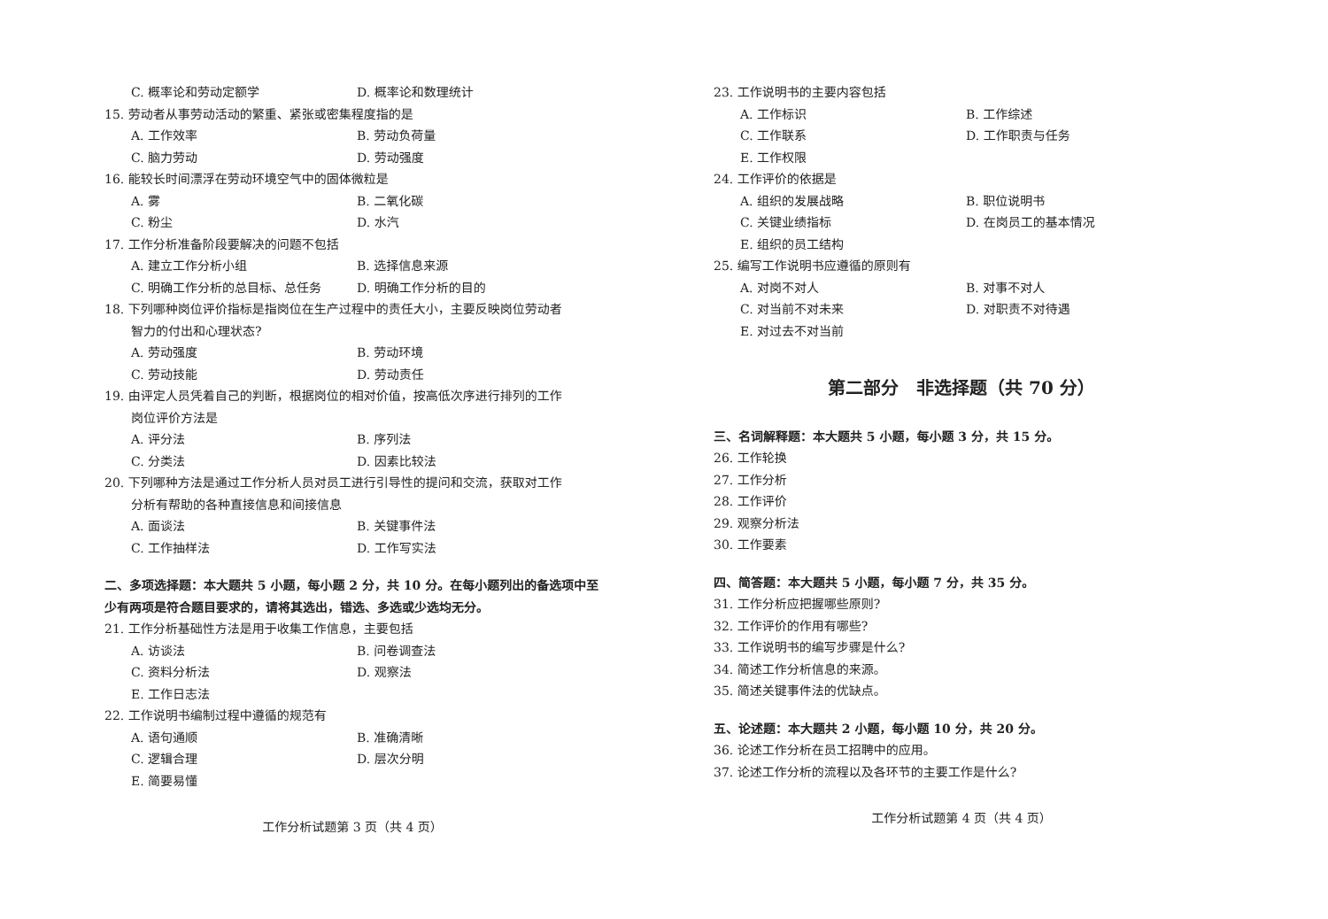C. 概率论和劳动定额学 D. 概率论和数理统计
15. 劳动者从事劳动活动的繁重、紧张或密集程度指的是
A. 工作效率 B. 劳动负荷量
C. 脑力劳动 D. 劳动强度
16. 能较长时间漂浮在劳动环境空气中的固体微粒是
A. 雾 B. 二氧化碳
C. 粉尘 D. 水汽
17. 工作分析准备阶段要解决的问题不包括
A. 建立工作分析小组 B. 选择信息来源
C. 明确工作分析的总目标、总任务 D. 明确工作分析的目的
18. 下列哪种岗位评价指标是指岗位在生产过程中的责任大小，主要反映岗位劳动者
智力的付出和心理状态?
A. 劳动强度 B. 劳动环境
C. 劳动技能 D. 劳动责任
19. 由评定人员凭着自己的判断，根据岗位的相对价值，按高低次序进行排列的工作
岗位评价方法是
A. 评分法 B. 序列法
C. 分类法 D. 因素比较法
20. 下列哪种方法是通过工作分析人员对员工进行引导性的提问和交流，获取对工作
分析有帮助的各种直接信息和间接信息
A. 面谈法 B. 关键事件法
C. 工作抽样法 D. 工作写实法
二、多项选择题：本大题共 5 小题，每小题 2 分，共 10 分。在每小题列出的备选项中至少有两项是符合题目要求的，请将其选出，错选、多选或少选均无分。
21. 工作分析基础性方法是用于收集工作信息，主要包括
A. 访谈法 B. 问卷调查法
C. 资料分析法 D. 观察法
E. 工作日志法
22. 工作说明书编制过程中遵循的规范有
A. 语句通顺 B. 准确清晰
C. 逻辑合理 D. 层次分明
E. 简要易懂
工作分析试题第 3 页（共 4 页）
23. 工作说明书的主要内容包括
A. 工作标识 B. 工作综述
C. 工作联系 D. 工作职责与任务
E. 工作权限
24. 工作评价的依据是
A. 组织的发展战略 B. 职位说明书
C. 关键业绩指标 D. 在岗员工的基本情况
E. 组织的员工结构
25. 编写工作说明书应遵循的原则有
A. 对岗不对人 B. 对事不对人
C. 对当前不对未来 D. 对职责不对待遇
E. 对过去不对当前
第二部分　非选择题（共 70 分）
三、名词解释题：本大题共 5 小题，每小题 3 分，共 15 分。
26. 工作轮换
27. 工作分析
28. 工作评价
29. 观察分析法
30. 工作要素
四、简答题：本大题共 5 小题，每小题 7 分，共 35 分。
31. 工作分析应把握哪些原则?
32. 工作评价的作用有哪些?
33. 工作说明书的编写步骤是什么?
34. 简述工作分析信息的来源。
35. 简述关键事件法的优缺点。
五、论述题：本大题共 2 小题，每小题 10 分，共 20 分。
36. 论述工作分析在员工招聘中的应用。
37. 论述工作分析的流程以及各环节的主要工作是什么?
工作分析试题第 4 页（共 4 页）